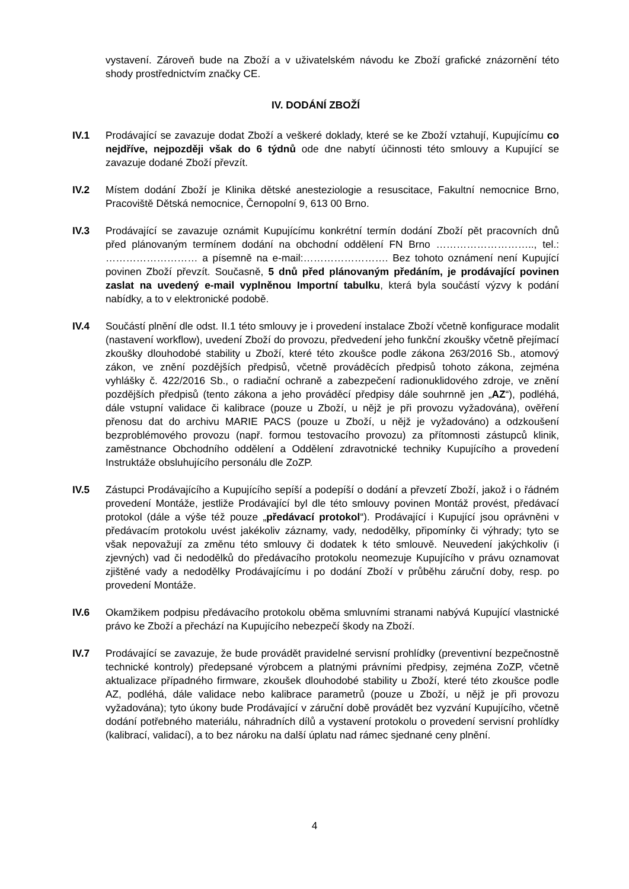vystavení. Zároveň bude na Zboží a v uživatelském návodu ke Zboží grafické znázornění této shody prostřednictvím značky CE.
IV. DODÁNÍ ZBOŽÍ
IV.1 Prodávající se zavazuje dodat Zboží a veškeré doklady, které se ke Zboží vztahují, Kupujícímu co nejdříve, nejpozději však do 6 týdnů ode dne nabytí účinnosti této smlouvy a Kupující se zavazuje dodané Zboží převzít.
IV.2 Místem dodání Zboží je Klinika dětské anesteziologie a resuscitace, Fakultní nemocnice Brno, Pracoviště Dětská nemocnice, Černopolní 9, 613 00 Brno.
IV.3 Prodávající se zavazuje oznámit Kupujícímu konkrétní termín dodání Zboží pět pracovních dnů před plánovaným termínem dodání na obchodní oddělení FN Brno ……………………….., tel.: ……………………… a písemně na e-mail:……………………. Bez tohoto oznámení není Kupující povinen Zboží převzít. Současně, 5 dnů před plánovaným předáním, je prodávající povinen zaslat na uvedený e-mail vyplněnou Importní tabulku, která byla součástí výzvy k podání nabídky, a to v elektronické podobě.
IV.4 Součástí plnění dle odst. II.1 této smlouvy je i provedení instalace Zboží včetně konfigurace modalit (nastavení workflow), uvedení Zboží do provozu, předvedení jeho funkční zkoušky včetně přejímací zkoušky dlouhodobé stability u Zboží, které této zkoušce podle zákona 263/2016 Sb., atomový zákon, ve znění pozdějších předpisů, včetně prováděcích předpisů tohoto zákona, zejména vyhlášky č. 422/2016 Sb., o radiační ochraně a zabezpečení radionuklidového zdroje, ve znění pozdějších předpisů (tento zákona a jeho prováděcí předpisy dále souhrnně jen „AZ“), podléhá, dále vstupní validace či kalibrace (pouze u Zboží, u nějž je při provozu vyžadována), ověření přenosu dat do archivu MARIE PACS (pouze u Zboží, u nějž je vyžadováno) a odzkoušení bezproblémového provozu (např. formou testovacího provozu) za přítomnosti zástupců klinik, zaměstnance Obchodního oddělení a Oddělení zdravotnické techniky Kupujícího a provedení Instruktáže obsluhujícího personálu dle ZoZP.
IV.5 Zástupci Prodávajícího a Kupujícího sepíší a podepíší o dodání a převzetí Zboží, jakož i o řádném provedení Montáže, jestliže Prodávající byl dle této smlouvy povinen Montáž provést, předávací protokol (dále a výše též pouze „předávací protokol“). Prodávající i Kupující jsou oprávněni v předávacím protokolu uvést jakékoliv záznamy, vady, nedodělky, připomínky či výhrady; tyto se však nepovažují za změnu této smlouvy či dodatek k této smlouvě. Neuvedení jakýchkoliv (i zjevných) vad či nedodělků do předávacího protokolu neomezuje Kupujícího v právu oznamovat zjištěné vady a nedodělky Prodávajícímu i po dodání Zboží v průběhu záruční doby, resp. po provedení Montáže.
IV.6 Okamžikem podpisu předávacího protokolu oběma smluvními stranami nabývá Kupující vlastnické právo ke Zboží a přechází na Kupujícího nebezpečí škody na Zboží.
IV.7 Prodávající se zavazuje, že bude provádět pravidelné servisní prohlídky (preventivní bezpečnostně technické kontroly) předepsané výrobcem a platnými právními předpisy, zejména ZoZP, včetně aktualizace případného firmware, zkoušek dlouhodobé stability u Zboží, které této zkoušce podle AZ, podléhá, dále validace nebo kalibrace parametrů (pouze u Zboží, u nějž je při provozu vyžadována); tyto úkony bude Prodávající v záruční době provádět bez vyzvání Kupujícího, včetně dodání potřebného materiálu, náhradních dílů a vystavení protokolu o provedení servisní prohlídky (kalibrací, validací), a to bez nároku na další úplatu nad rámec sjednané ceny plnění.
4